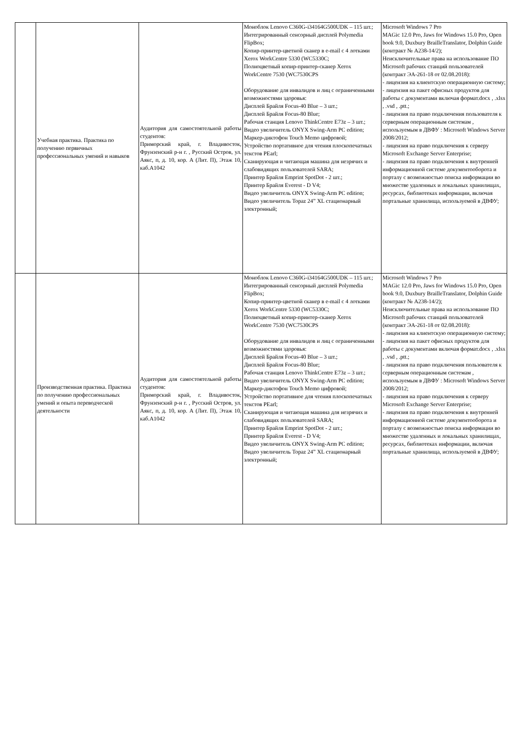| | Учебная практика. Практика по получению первичных профессиональных умений и навыков | Аудитория для самостоятельной работы студентов: Приморский край, г. Владивосток, Фрунзенский р-н г. , Русский Остров, ул. Аякс, п, д. 10, кор. А (Лит. П), Этаж 10, каб.A1042 | Моноблок Lenovo C360G-i34164G500UDK – 115 шт.; Интегрированный сенсорный дисплей Polymedia FlipBox; Копир-принтер-цветной сканер в e-mail с 4 лотками Xerox WorkCentre 5330 (WC5330C; Полноцветный копир-принтер-сканер Xerox WorkCentre 7530 (WC7530CPS Оборудование для инвалидов и лиц с ограниченными возможностями здоровья: Дисплей Брайля Focus-40 Blue – 3 шт.; Дисплей Брайля Focus-80 Blue; Рабочая станция Lenovo ThinkCentre E73z – 3 шт.; Видео увеличитель ONYX Swing-Arm PC edition; Маркер-диктофон Touch Memo цифровой; Устройство портативное для чтения плоскопечатных текстов PEarl; Сканирующая и читающая машина для незрячих и слабовидящих пользователей SARA; Принтер Брайля Emprint SpotDot - 2 шт.; Принтер Брайля Everest - D V4; Видео увеличитель ONYX Swing-Arm PC edition; Видео увеличитель Topaz 24” XL стационарный электронный; | Microsoft Windows 7 Pro MAGic 12.0 Pro, Jaws for Windows 15.0 Pro, Open book 9.0, Duxbury BrailleTranslator, Dolphin Guide (контракт № А238-14/2); Неисключительные права на использование ПО Microsoft рабочих станций пользователей (контракт ЭА-261-18 от 02.08.2018): - лицензия на клиентскую операционную систему; - лицензия на пакет офисных продуктов для работы с документами включая формат.docx , .xlsx , .vsd , .ptt.; - лицензия па право подключения пользователя к серверным операционным системам , используемым в ДВФУ : Microsoft Windows Server 2008/2012; - лицензия на право подключения к серверу Microsoft Exchange Server Enterprise; - лицензия па право подключения к внутренней информационной системе документооборота и порталу с возможностью поиска информации во множестве удаленных и локальных хранилищах, ресурсах, библиотеках информации, включая портальные хранилища, используемой в ДВФУ; |
| | Производственная практика. Практика по получению профессиональных умений и опыта переводческой деятельности | Аудитория для самостоятельной работы студентов: Приморский край, г. Владивосток, Фрунзенский р-н г. , Русский Остров, ул. Аякс, п, д. 10, кор. А (Лит. П), Этаж 10, каб.A1042 | Моноблок Lenovo C360G-i34164G500UDK – 115 шт.; Интегрированный сенсорный дисплей Polymedia FlipBox; Копир-принтер-цветной сканер в e-mail с 4 лотками Xerox WorkCentre 5330 (WC5330C; Полноцветный копир-принтер-сканер Xerox WorkCentre 7530 (WC7530CPS Оборудование для инвалидов и лиц с ограниченными возможностями здоровья: Дисплей Брайля Focus-40 Blue – 3 шт.; Дисплей Брайля Focus-80 Blue; Рабочая станция Lenovo ThinkCentre E73z – 3 шт.; Видео увеличитель ONYX Swing-Arm PC edition; Маркер-диктофон Touch Memo цифровой; Устройство портативное для чтения плоскопечатных текстов PEarl; Сканирующая и читающая машина для незрячих и слабовидящих пользователей SARA; Принтер Брайля Emprint SpotDot - 2 шт.; Принтер Брайля Everest - D V4; Видео увеличитель ONYX Swing-Arm PC edition; Видео увеличитель Topaz 24” XL стационарный электронный; | Microsoft Windows 7 Pro MAGic 12.0 Pro, Jaws for Windows 15.0 Pro, Open book 9.0, Duxbury BrailleTranslator, Dolphin Guide (контракт № А238-14/2); Неисключительные права на использование ПО Microsoft рабочих станций пользователей (контракт ЭА-261-18 от 02.08.2018): - лицензия на клиентскую операционную систему; - лицензия на пакет офисных продуктов для работы с документами включая формат.docx , .xlsx , .vsd , .ptt.; - лицензия па право подключения пользователя к серверным операционным системам , используемым в ДВФУ : Microsoft Windows Server 2008/2012; - лицензия на право подключения к серверу Microsoft Exchange Server Enterprise; - лицензия па право подключения к внутренней информационной системе документооборота и порталу с возможностью поиска информации во множестве удаленных и локальных хранилищах, ресурсах, библиотеках информации, включая портальные хранилища, используемой в ДВФУ; |